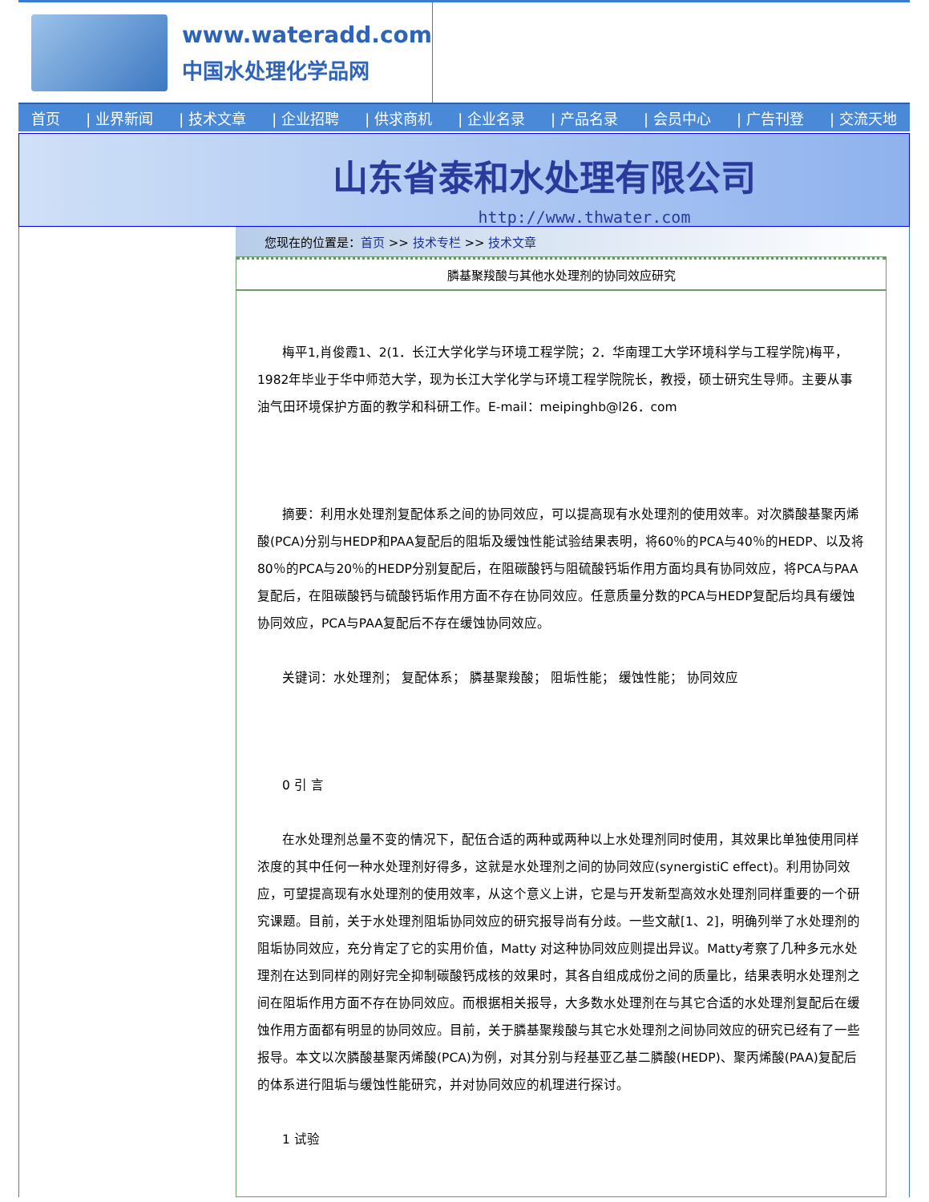www.wateradd.com
中国水处理化学品网
首页 | 业界新闻 | 技术文章 | 企业招聘 | 供求商机 | 企业名录 | 产品名录 | 会员中心 | 广告刊登 | 交流天地
山东省泰和水处理有限公司
http://www.thwater.com
您现在的位置是：首页 >> 技术专栏 >> 技术文章
膦基聚羧酸与其他水处理剂的协同效应研究
梅平1,肖俊霞1、2(1．长江大学化学与环境工程学院；2．华南理工大学环境科学与工程学院)梅平，1982年毕业于华中师范大学，现为长江大学化学与环境工程学院院长，教授，硕士研究生导师。主要从事油气田环境保护方面的教学和科研工作。E-mail：meipinghb@l26．com
摘要：利用水处理剂复配体系之间的协同效应，可以提高现有水处理剂的使用效率。对次膦酸基聚丙烯酸(PCA)分别与HEDP和PAA复配后的阻垢及缓蚀性能试验结果表明，将60％的PCA与40％的HEDP、以及将80％的PCA与20％的HEDP分别复配后，在阻碳酸钙与阻硫酸钙垢作用方面均具有协同效应，将PCA与PAA复配后，在阻碳酸钙与硫酸钙垢作用方面不存在协同效应。任意质量分数的PCA与HEDP复配后均具有缓蚀协同效应，PCA与PAA复配后不存在缓蚀协同效应。
关键词：水处理剂； 复配体系； 膦基聚羧酸； 阻垢性能； 缓蚀性能； 协同效应
0 引 言
在水处理剂总量不变的情况下，配伍合适的两种或两种以上水处理剂同时使用，其效果比单独使用同样浓度的其中任何一种水处理剂好得多，这就是水处理剂之间的协同效应(synergistiC effect)。利用协同效应，可望提高现有水处理剂的使用效率，从这个意义上讲，它是与开发新型高效水处理剂同样重要的一个研究课题。目前，关于水处理剂阻垢协同效应的研究报导尚有分歧。一些文献[1、2]，明确列举了水处理剂的阻垢协同效应，充分肯定了它的实用价值，Matty 对这种协同效应则提出异议。Matty考察了几种多元水处理剂在达到同样的刚好完全抑制碳酸钙成核的效果时，其各自组成成份之间的质量比，结果表明水处理剂之间在阻垢作用方面不存在协同效应。而根据相关报导，大多数水处理剂在与其它合适的水处理剂复配后在缓蚀作用方面都有明显的协同效应。目前，关于膦基聚羧酸与其它水处理剂之间协同效应的研究已经有了一些报导。本文以次膦酸基聚丙烯酸(PCA)为例，对其分别与羟基亚乙基二膦酸(HEDP)、聚丙烯酸(PAA)复配后的体系进行阻垢与缓蚀性能研究，并对协同效应的机理进行探讨。
1 试验